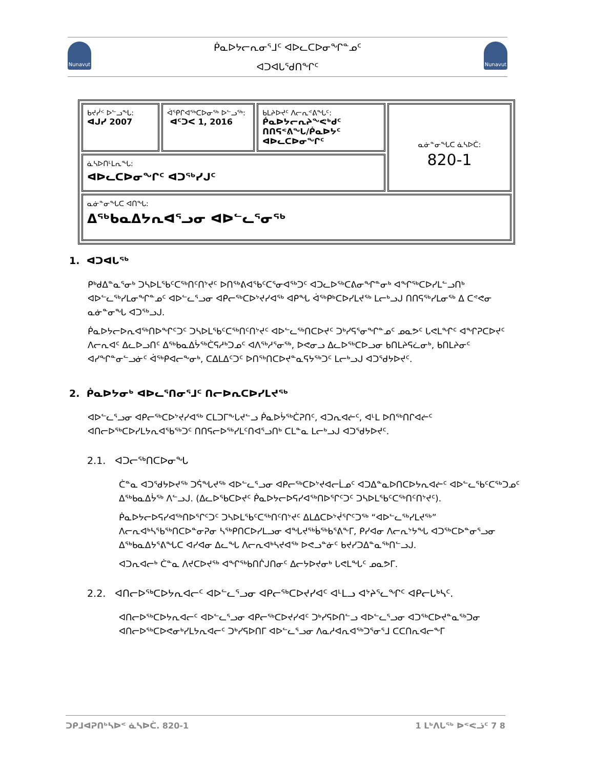Nunavut Nunavut
ᑮᓇᐅᔭᓕᕆᓂᕐᒧᑦ ᐊᐅᓚᑕᐅᓂᖏᓐᓄᑦ
ᐊᑐᐊᒐᕐᑯᑎᖏᑦ
| ᑲᔪᓰᑉ ᐅᓪᓗᖓ: ᐊᒍᓯ 2007 | ᐋᕿᒋᐊᖅᑕᐅᓂᖅ ᐅᓪᓗᖅ: ᐊᑦᑐᐸ 1, 2016 | ᑲᒪᔨᐅᔪᑦ ᐱᓕᕆᕝᕕᖓᑦ: ᑮᓇᐅᔭᓕᕆᔨᖕᕙᒃᑯᑦ ᑎᑎᕋᕝᕕᖓ/ᑮᓇᐅᔭᑦ ᐊᐅᓚᑕᐅᓂᖏᑦ | ᓇᓃᓐᓂᖓᑕ ᓈᓴᐅᑖ: 820-1 |
| ᓈᓴᐅᑎᒻᒪᕆᖓ: ᐊᐅᓚᑕᐅᓂᖏᑦ ᐊᑐᖅᓯᒍᑦ | | | |
| ᓇᓃᓐᓂᖓᑕ ᐊᑎᖓ: ᐃᖅᑲᓇᐃᔭᕆᐊᕐᓗᓂ ᐊᐅᓪᓚᕐᓂᖅ | | | |
1. ᐊᑐᐊᒐᖅ
ᑭᒃᑯᐃᓐᓇᕐᓂᒃ ᑐᓴᐅᒪᖃᑦᑕᖅᑎᑦᑎᔾᔪᑦ ᐅᑎᖅᕕᐊᖃᑦᑕᕐᓂᐊᖅᑐᑦ ᐊᑐᓚᐅᖅᑕᕕᓂᖏᓐᓂᒃ ᐊᖏᖅᑕᐅᓯᒪᓪᓗᑎᒃ ᐊᐅᓪᓚᖅᓯᒪᓂᖏᓐᓄᑦ ᐊᐅᓪᓚᕐᓗᓂ ᐊᑭᓕᖅᑕᐅᔾᔪᓯᐊᖅ ᐊᑭᖓ ᐋᖅᑭᒃᑕᐅᓯᒪᔪᖅ ᒪᓕᒃᓗᒍ ᑎᑎᕋᖅᓯᒪᓂᖅ ᐃ ᑕᕝᕙᓂ ᓇᓃᓐᓂᖓ ᐊᑐᖅᓗᒍ.
ᑮᓇᐅᔭᓕᐅᕆᐊᖅᑎᐅᖏᑦᑐᑦ ᑐᓴᐅᒪᖃᑦᑕᖅᑎᑦᑎᔾᔪᑦ ᐊᐅᓪᓚᖅᑎᑕᐅᔪᑦ ᑐᒃᓯᕋᕐᓂᖏᓐᓄᑦ ᓄᓇᕗᑦ ᒐᕙᒪᖏᑦ ᐊᖏᕈᑕᐅᔪᑦ ᐱᓕᕆᐊᑦ ᐃᓚᐅᓗᑎᑦ ᐃᖅᑲᓇᐃᔮᖅᑖᕋᓱᒃᑐᓄᑦ ᐊᐱᖅᓱᕐᓂᖅ, ᐅᕙᓂᓗ ᐃᓚᐅᖅᑕᐅᓗᓂ ᑲᑎᒪᔨᕋᓛᓂᒃ, ᑲᑎᒪᔨᓂᑦ ᐊᓯᖏᓐᓂᓪᓗᓃᑦ ᐋᖅᑭᐊᓕᖕᓂᒃ, ᑕᐃᒪᐃᑦᑐᑦ ᐅᑎᖅᑎᑕᐅᔪᓐᓇᕋᔭᖅᑐᑦ ᒪᓕᒃᓗᒍ ᐊᑐᕐᑯᔭᐅᔪᑦ.
2. ᑮᓇᐅᔭᓂᒃ ᐊᐅᓚᕐᑎᓂᕐᒧᑦ ᑎᓕᐅᕆᑕᐅᓯᒪᔪᖅ
ᐊᐅᓪᓚᕐᓗᓂ ᐊᑭᓕᖅᑕᐅᔾᔪᓯᐊᖅ ᑕᒪᑐᒥᖕᒐᔪᓪᓗ ᑮᓇᐅᔮᖅᑖᕈᑎᑦ, ᐊᑐᕆᐊᓖᑦ, ᐊᒻᒪ ᐅᑎᖅᑎᒋᐊᓖᑦ ᐊᑎᓕᐅᖅᑕᐅᓯᒪᔭᕆᐊᖃᖅᑐᑦ ᑎᑎᕋᓕᐅᖅᓯᒪᑦᑎᐊᕐᓗᑎᒃ ᑕᒪᓐᓇ ᒪᓕᒃᓗᒍ ᐊᑐᕐᑯᔭᐅᔪᑦ.
2.1. ᐊᑐᓕᖅᑎᑕᐅᓂᖓ
ᑖᓐᓇ ᐊᑐᕐᑯᔭᐅᔪᖅ ᑐᕌᖓᔪᖅ ᐊᐅᓪᓚᕐᓗᓂ ᐊᑭᓕᖅᑕᐅᔾᔪᐊᓕᒫᓄᑦ ᐊᑐᐃᓐᓇᐅᑎᑕᐅᔭᕆᐊᓖᑦ ᐊᐅᓪᓚᖃᑦᑕᖅᑐᓄᑦ ᐃᖅᑲᓇᐃᔮᖅ ᐱᓪᓗᒍ. (ᐃᓚᐅᖃᑕᐅᔪᑦ ᑮᓇᐅᔭᓕᐅᕋᓯᐊᖅᑎᐅᕐᒋᑦᑐᑦ ᑐᓴᐅᒪᖃᑦᑕᖅᑎᑦᑎᔾᔪᑦ).
ᑮᓇᐅᔭᓕᐅᕋᓯᐊᖅᑎᐅᕐᒋᑦᑐᑦ ᑐᓴᐅᒪᖃᑦᑕᖅᑎᑦᑎᔾᔪᑦ ᐃᒪᐃᑕᐅᔾᔫᕐᒋᑦᑐᖅ “ᐊᐅᓪᓚᖅᓯᒪᔪᖅ” ᐱᓕᕆᐊᒃᓴᖃᖅᑎᑕᐅᓐᓂᕈᓂ ᓴᖅᑭᑎᑕᐅᓯᒪᓗᓂ ᐊᖓᔪᖅᑳᖅᑲᕐᕕᖕᒥ, ᑭᓯᐊᓂ ᐱᓕᕆᔾᔭᖓ ᐊᑐᖅᑕᐅᓐᓂᕐᓗᓂ ᐃᖅᑲᓇᐃᔭᕐᕕᖓᑕ ᐊᓯᐊᓂ ᐃᓚᖓ ᐱᓕᕆᐊᒃᓴᔪᐊᖅ ᐅᕙᓗᓐᓃᑦ ᑲᔪᓯᑐᐃᓐᓇᖅᑎᓪᓗᒍ.
ᐊᑐᕆᐊᓕᒃ ᑖᓐᓇ ᐱᔪᑕᐅᔪᖅ ᐊᖏᖅᑲᑎᒌᒍᑎᓂᑦ ᐃᓕᔭᐅᔪᓂᒃ ᒐᕙᒪᖓᑦ ᓄᓇᕗᒥ.
2.2. ᐊᑎᓕᐅᖅᑕᐅᔭᕆᐊᓕᑦ ᐊᐅᓪᓚᕐᓗᓂ ᐊᑭᓕᖅᑕᐅᔪᓯᐊᑦ ᐊᒻᒪᓗ ᐊᔾᔨᕐᓚᖏᑦ ᐊᑭᓕᒐᒃᓴᑦ.
ᐊᑎᓕᐅᖅᑕᐅᔭᕆᐊᓕᑦ ᐊᐅᓪᓚᕐᓗᓂ ᐊᑭᓕᖅᑕᐅᔪᓯᐊᑦ ᑐᒃᓯᕋᐅᑎᓪᓗ ᐊᐅᓪᓚᕐᓗᓂ ᐊᑐᖅᑕᐅᔪᓐᓇᖅᑐᓂ ᐊᑎᓕᐅᖅᑕᐅᕙᓂᒃᓯᒪᔭᕆᐊᓕᑦ ᑐᒃᓯᕋᐅᑎᒥ ᐊᐅᓪᓚᕐᓗᓂ ᐱᓇᓱᐊᕆᐊᖅᑐᕐᓂᕐᒧ ᑕᑕᑎᕆᐊᓕᖕᒥ
ᑐᑭᒧᐊᕈᑎᒃᓴᐅᑉ ᓈᓴᐅᑖ. 820-1 1 ᒪᒃᐱᒐᖅ ᐅᕝᕙᓘᑦ 7 8